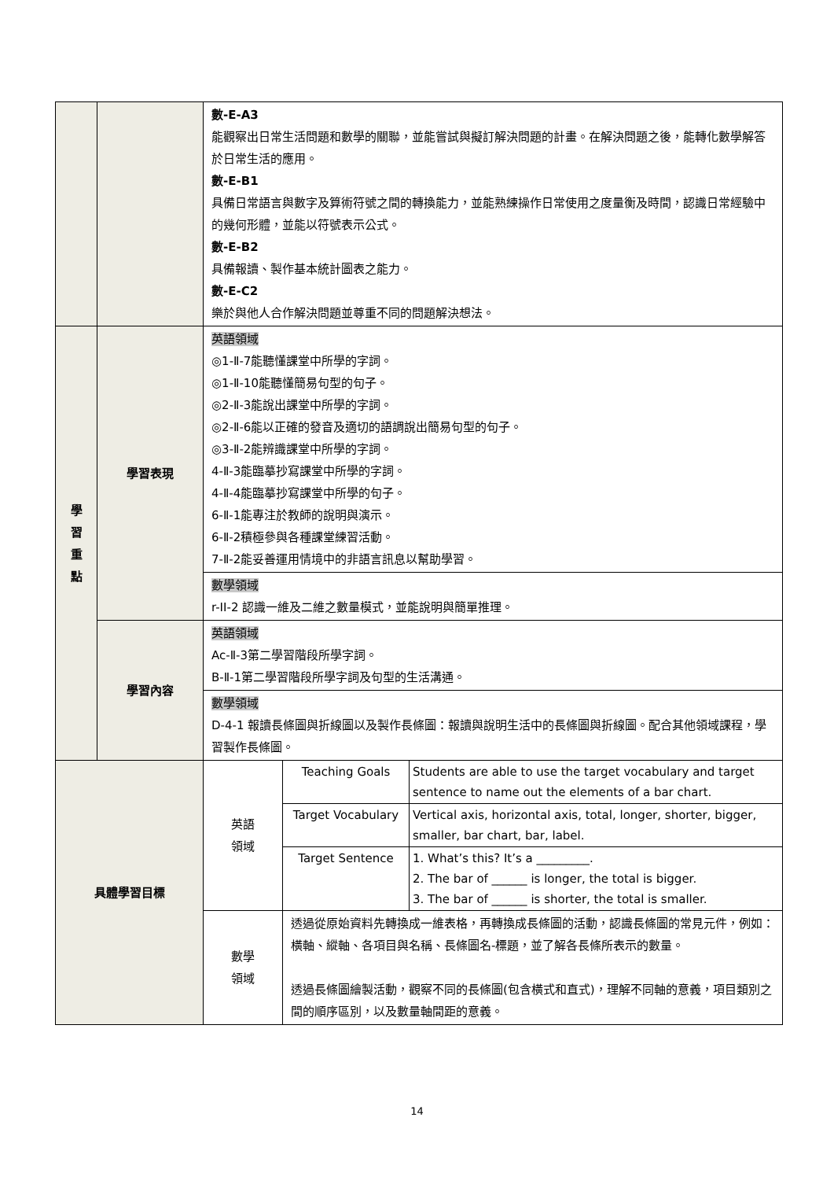| | | 數-E-A3 能觀察出日常生活問題和數學的關聯，並能嘗試與擬訂解決問題的計畫。在解決問題之後，能轉化數學解答於日常生活的應用。 數-E-B1 具備日常語言與數字及算術符號之間的轉換能力，並能熟練操作日常使用之度量衡及時間，認識日常經驗中的幾何形體，並能以符號表示公式。 數-E-B2 具備報讀、製作基本統計圖表之能力。 數-E-C2 樂於與他人合作解決問題並尊重不同的問題解決想法。 | |
| 學 習 重 點 | 學習表現 | 英語領域 ◎1-Ⅱ-7能聽懂課堂中所學的字詞。 ◎1-Ⅱ-10能聽懂簡易句型的句子。 ◎2-Ⅱ-3能說出課堂中所學的字詞。 ◎2-Ⅱ-6能以正確的發音及適切的語調說出簡易句型的句子。 ◎3-Ⅱ-2能辨識課堂中所學的字詞。 4-Ⅱ-3能臨摹抄寫課堂中所學的字詞。 4-Ⅱ-4能臨摹抄寫課堂中所學的句子。 6-Ⅱ-1能專注於教師的說明與演示。 6-Ⅱ-2積極參與各種課堂練習活動。 7-Ⅱ-2能妥善運用情境中的非語言訊息以幫助學習。 | |
| | | 數學領域 r-II-2 認識一維及二維之數量模式，並能說明與簡單推理。 | |
| | 學習內容 | 英語領域 Ac-Ⅱ-3第二學習階段所學字詞。 B-Ⅱ-1第二學習階段所學字詞及句型的生活溝通。 | |
| | | 數學領域 D-4-1 報讀長條圖與折線圖以及製作長條圖：報讀與說明生活中的長條圖與折線圖。配合其他領域課程，學習製作長條圖。 | |
| 具體學習目標 | | 英語 領域 | / Teaching Goals / Students are able to use the target vocabulary and target sentence to name out the elements of a bar chart. / / Target Vocabulary / Vertical axis, horizontal axis, total, longer, shorter, bigger, smaller, bar chart, bar, label. / / Target Sentence / 1. What’s this? It’s a _________. 2. The bar of ______ is longer, the total is bigger. 3. The bar of ______ is shorter, the total is smaller. / |
| | | 數學 領域 | 透過從原始資料先轉換成一維表格，再轉換成長條圖的活動，認識長條圖的常見元件，例如：橫軸、縱軸、各項目與名稱、長條圖名-標題，並了解各長條所表示的數量。 透過長條圖繪製活動，觀察不同的長條圖(包含橫式和直式)，理解不同軸的意義，項目類別之間的順序區別，以及數量軸間距的意義。 |
14